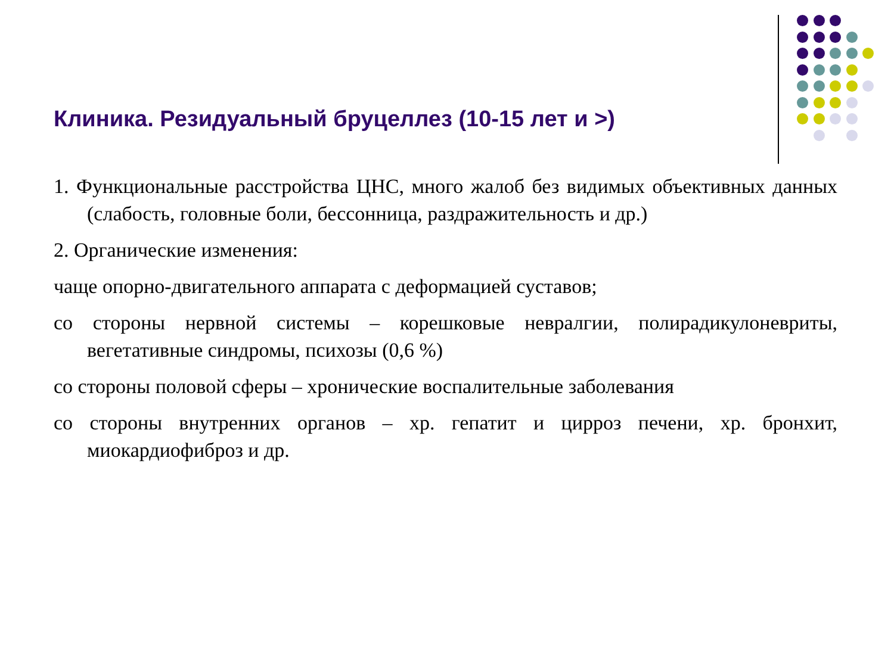Клиника. Резидуальный бруцеллез (10-15 лет и >)
1. Функциональные расстройства ЦНС, много жалоб без видимых объективных данных (слабость, головные боли, бессонница, раздражительность и др.)
2. Органические изменения:
чаще опорно-двигательного аппарата с деформацией суставов;
со стороны нервной системы – корешковые невралгии, полирадикулоневриты, вегетативные синдромы, психозы (0,6 %)
со стороны половой сферы – хронические воспалительные заболевания
со стороны внутренних органов – хр. гепатит и цирроз печени, хр. бронхит, миокардиофиброз и др.